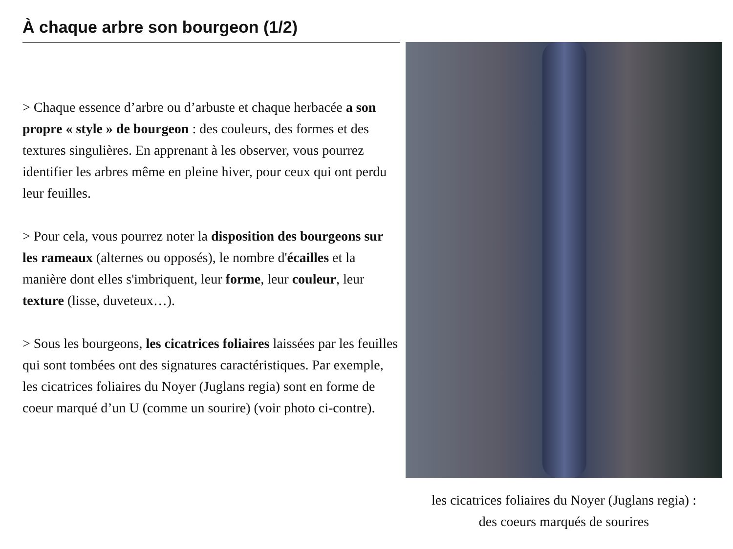À chaque arbre son bourgeon (1/2)
> Chaque essence d’arbre ou d’arbuste et chaque herbacée a son propre « style » de bourgeon : des couleurs, des formes et des textures singulières. En apprenant à les observer, vous pourrez identifier les arbres même en pleine hiver, pour ceux qui ont perdu leur feuilles.
> Pour cela, vous pourrez noter la disposition des bourgeons sur les rameaux (alternes ou opposés), le nombre d'écailles et la manière dont elles s'imbriquent, leur forme, leur couleur, leur texture (lisse, duveteux…).
> Sous les bourgeons, les cicatrices foliaires laissées par les feuilles qui sont tombées ont des signatures caractéristiques. Par exemple, les cicatrices foliaires du Noyer (Juglans regia) sont en forme de coeur marqué d’un U (comme un sourire) (voir photo ci-contre).
les cicatrices foliaires du Noyer (Juglans regia) :
des coeurs marqués de sourires